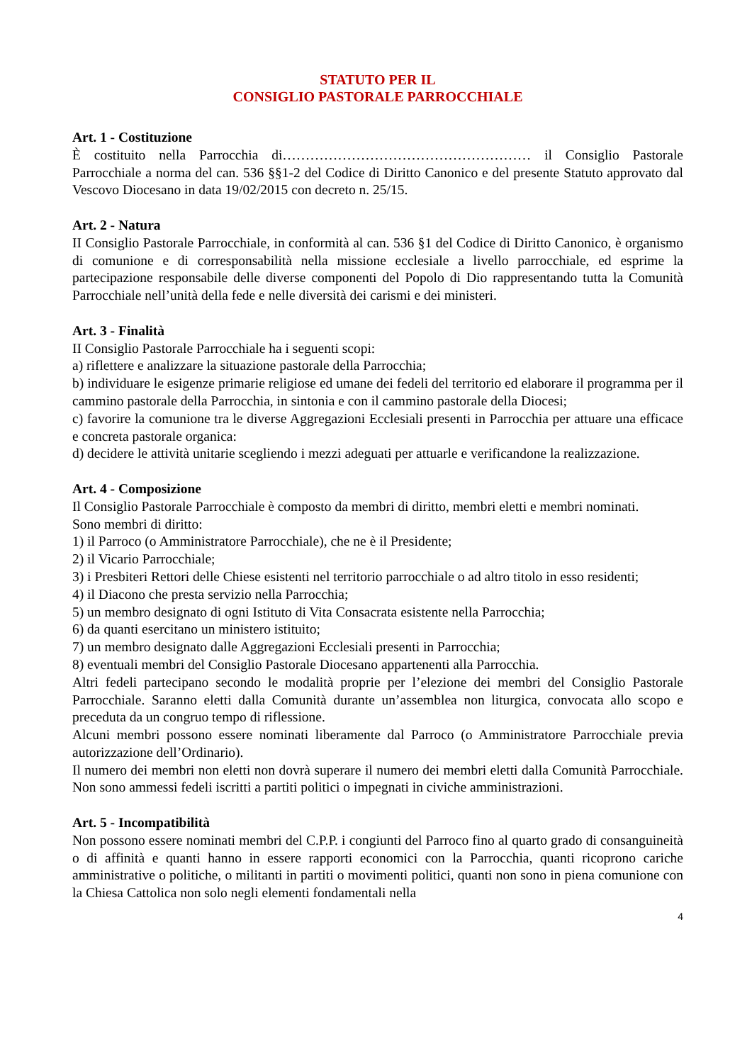STATUTO PER IL
CONSIGLIO PASTORALE PARROCCHIALE
Art. 1 - Costituzione
È costituito nella Parrocchia di……………………………………………… il Consiglio Pastorale Parrocchiale a norma del can. 536 §§1-2 del Codice di Diritto Canonico e del presente Statuto approvato dal Vescovo Diocesano in data 19/02/2015 con decreto n. 25/15.
Art. 2 - Natura
II Consiglio Pastorale Parrocchiale, in conformità al can. 536 §1 del Codice di Diritto Canonico, è organismo di comunione e di corresponsabilità nella missione ecclesiale a livello parrocchiale, ed esprime la partecipazione responsabile delle diverse componenti del Popolo di Dio rappresentando tutta la Comunità Parrocchiale nell’unità della fede e nelle diversità dei carismi e dei ministeri.
Art. 3 - Finalità
II Consiglio Pastorale Parrocchiale ha i seguenti scopi:
a) riflettere e analizzare la situazione pastorale della Parrocchia;
b) individuare le esigenze primarie religiose ed umane dei fedeli del territorio ed elaborare il programma per il cammino pastorale della Parrocchia, in sintonia e con il cammino pastorale della Diocesi;
c) favorire la comunione tra le diverse Aggregazioni Ecclesiali presenti in Parrocchia per attuare una efficace e concreta pastorale organica:
d) decidere le attività unitarie scegliendo i mezzi adeguati per attuarle e verificandone la realizzazione.
Art. 4 - Composizione
Il Consiglio Pastorale Parrocchiale è composto da membri di diritto, membri eletti e membri nominati.
Sono membri di diritto:
1) il Parroco (o Amministratore Parrocchiale), che ne è il Presidente;
2) il Vicario Parrocchiale;
3) i Presbiteri Rettori delle Chiese esistenti nel territorio parrocchiale o ad altro titolo in esso residenti;
4) il Diacono che presta servizio nella Parrocchia;
5) un membro designato di ogni Istituto di Vita Consacrata esistente nella Parrocchia;
6) da quanti esercitano un ministero istituito;
7) un membro designato dalle Aggregazioni Ecclesiali presenti in Parrocchia;
8) eventuali membri del Consiglio Pastorale Diocesano appartenenti alla Parrocchia.
Altri fedeli partecipano secondo le modalità proprie per l’elezione dei membri del Consiglio Pastorale Parrocchiale. Saranno eletti dalla Comunità durante un’assemblea non liturgica, convocata allo scopo e preceduta da un congruo tempo di riflessione.
Alcuni membri possono essere nominati liberamente dal Parroco (o Amministratore Parrocchiale previa autorizzazione dell’Ordinario).
Il numero dei membri non eletti non dovrà superare il numero dei membri eletti dalla Comunità Parrocchiale. Non sono ammessi fedeli iscritti a partiti politici o impegnati in civiche amministrazioni.
Art. 5 - Incompatibilità
Non possono essere nominati membri del C.P.P. i congiunti del Parroco fino al quarto grado di consanguineità o di affinità e quanti hanno in essere rapporti economici con la Parrocchia, quanti ricoprono cariche amministrative o politiche, o militanti in partiti o movimenti politici, quanti non sono in piena comunione con la Chiesa Cattolica non solo negli elementi fondamentali nella
4